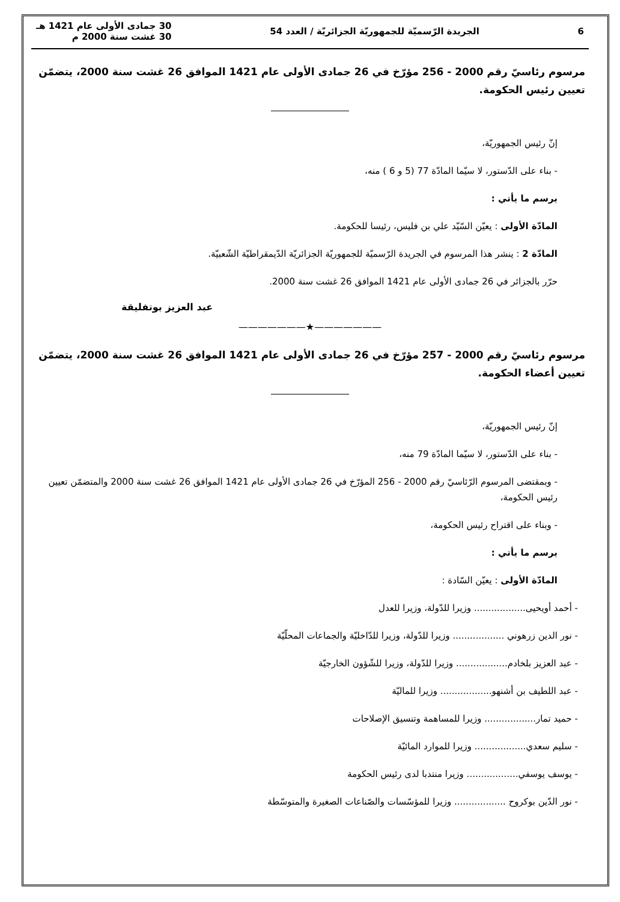6 الجريدة الرّسميّة للجمهوريّة الجزائريّة / العدد 54 30 جمادى الأولى عام 1421 هـ
30 غشت سنة 2000 م
مرسوم رئاسيّ رقم 2000 - 256 مؤرّخ في 26 جمادى الأولى عام 1421 الموافق 26 غشت سنة 2000، يتضمّن تعيين رئيس الحكومة.
إنّ رئيس الجمهوريّة،
- بناء على الدّستور، لا سيّما المادّة 77 (5 و 6 ) منه،
يرسم ما يأتي :
المادّة الأولى : يعيّن السّيّد علي بن فليس، رئيسا للحكومة.
المادّة 2 : ينشر هذا المرسوم في الجريدة الرّسميّة للجمهوريّة الجزائريّة الدّيمقراطيّة الشّعبيّة.
حرّر بالجزائر في 26 جمادى الأولى عام 1421 الموافق 26 غشت سنة 2000.
عبد العزيز بوتفليقة
———————★———————
مرسوم رئاسيّ رقم 2000 - 257 مؤرّخ في 26 جمادى الأولى عام 1421 الموافق 26 غشت سنة 2000، يتضمّن تعيين أعضاء الحكومة.
إنّ رئيس الجمهوريّة،
- بناء على الدّستور، لا سيّما المادّة 79 منه،
- وبمقتضى المرسوم الرّئاسيّ رقم 2000 - 256 المؤرّخ في 26 جمادى الأولى عام 1421 الموافق 26 غشت سنة 2000 والمتضمّن تعيين رئيس الحكومة،
- وبناء على اقتراح رئيس الحكومة،
يرسم ما يأتي :
المادّة الأولى : يعيّن السّادة :
- أحمد أويحيى.................. وزيرا للدّولة، وزيرا للعدل
- نور الدين زرهوني .................. وزيرا للدّولة، وزيرا للدّاخليّة والجماعات المحلّيّة
- عبد العزيز بلخادم.................. وزيرا للدّولة، وزيرا للشّؤون الخارجيّة
- عبد اللطيف بن أشنهو.................. وزيرا للماليّة
- حميد تمار.................. وزيرا للمساهمة وتنسيق الإصلاحات
- سليم سعدي.................. وزيرا للموارد المائيّة
- يوسف يوسفي.................. وزيرا منتدبا لدى رئيس الحكومة
- نور الدّين بوكروح .................. وزيرا للمؤسّسات والصّناعات الصغيرة والمتوسّطة